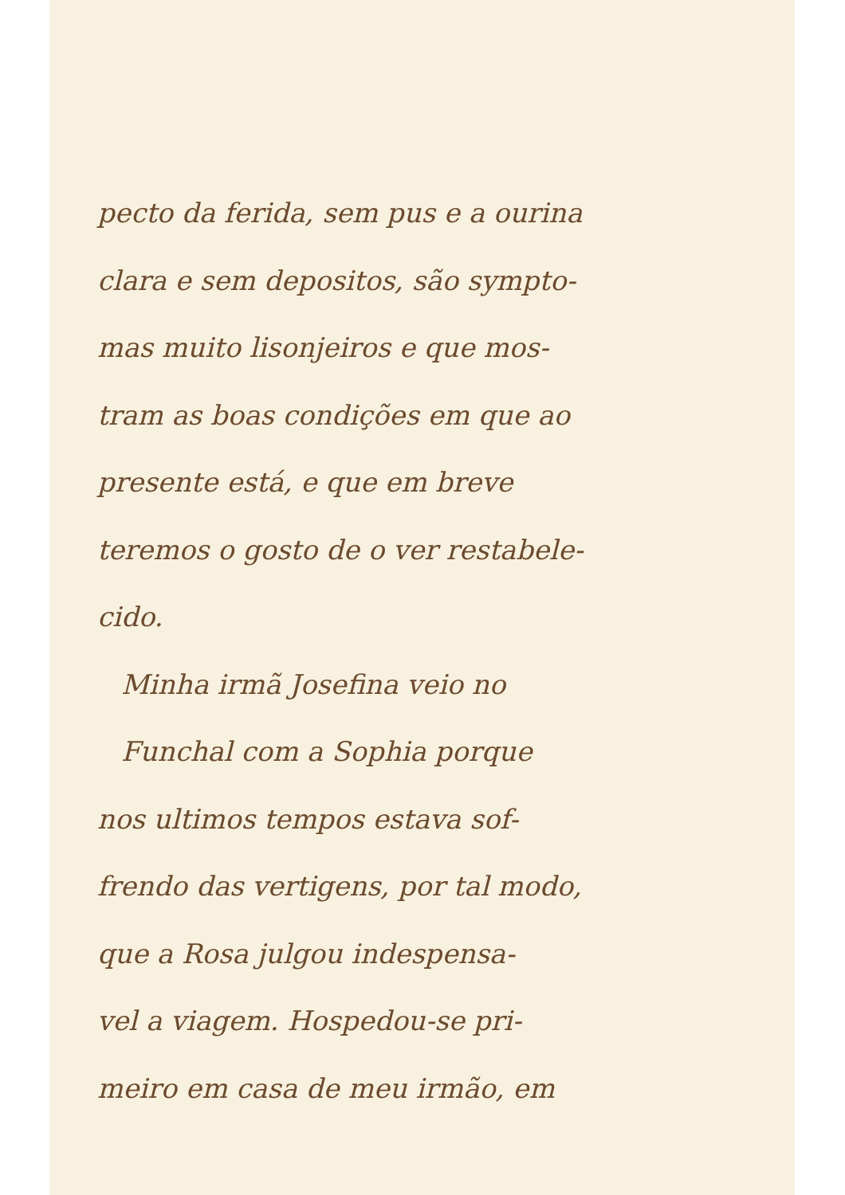pecto da ferida, sem pus e a ourina
clara e sem depositos, são sympto-
mas muito lisonjeiros e que mos-
tram as boas condições em que ao
presente está, e que em breve
teremos o gosto de o ver restabele-
cido.
Minha irmã Josefina veio no
Funchal com a Sophia porque
nos ultimos tempos estava sof-
frendo das vertigens, por tal modo,
que a Rosa julgou indespensa-
vel a viagem. Hospedou-se pri-
meiro em casa de meu irmão, em